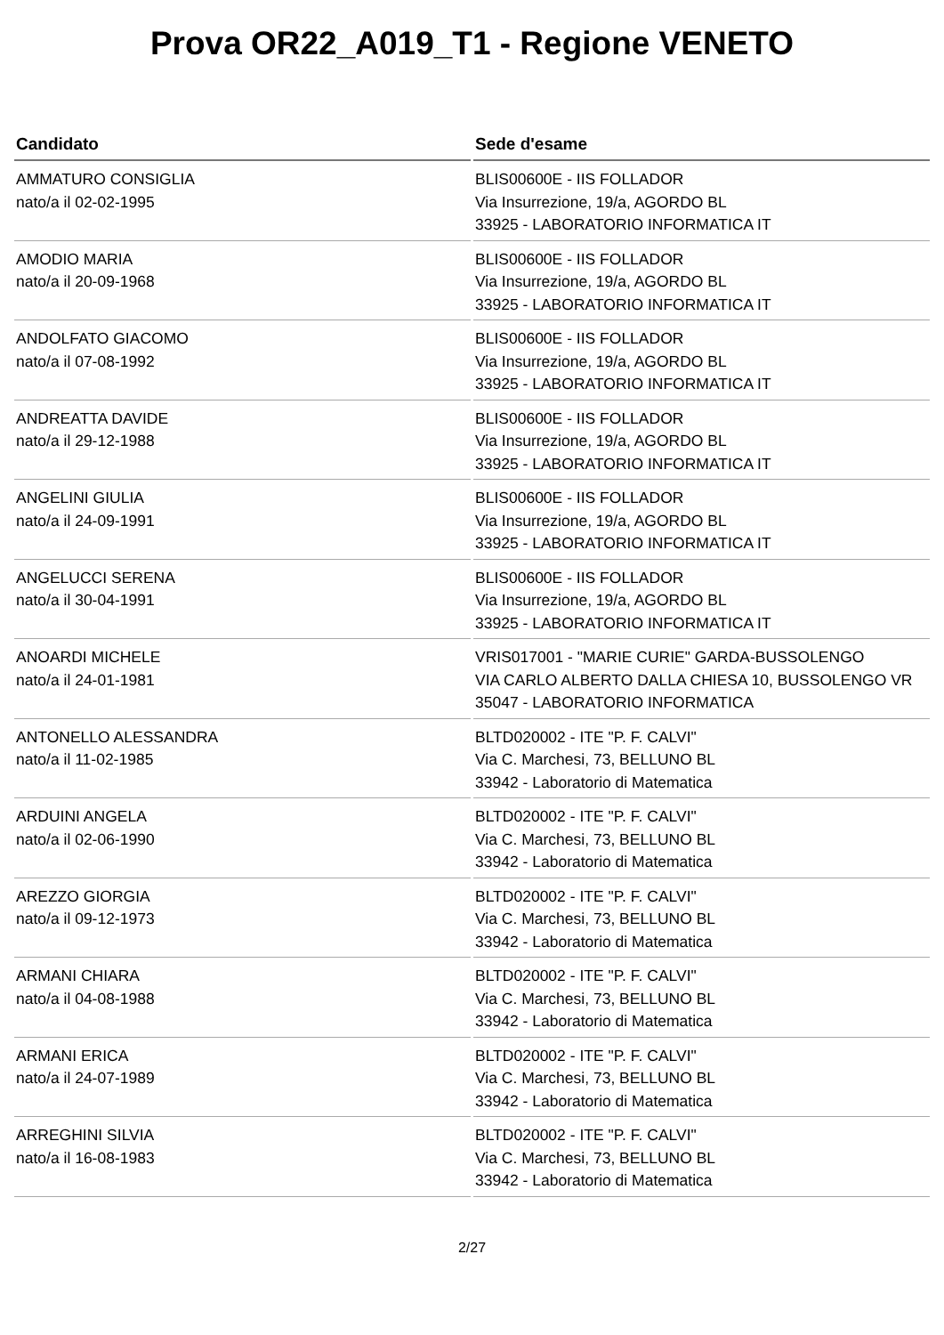Prova OR22_A019_T1 - Regione VENETO
| Candidato | Sede d'esame |
| --- | --- |
| AMMATURO CONSIGLIA nato/a il 02-02-1995 | BLIS00600E - IIS FOLLADOR Via Insurrezione, 19/a, AGORDO BL 33925 - LABORATORIO INFORMATICA IT |
| AMODIO MARIA nato/a il 20-09-1968 | BLIS00600E - IIS FOLLADOR Via Insurrezione, 19/a, AGORDO BL 33925 - LABORATORIO INFORMATICA IT |
| ANDOLFATO GIACOMO nato/a il 07-08-1992 | BLIS00600E - IIS FOLLADOR Via Insurrezione, 19/a, AGORDO BL 33925 - LABORATORIO INFORMATICA IT |
| ANDREATTA DAVIDE nato/a il 29-12-1988 | BLIS00600E - IIS FOLLADOR Via Insurrezione, 19/a, AGORDO BL 33925 - LABORATORIO INFORMATICA IT |
| ANGELINI GIULIA nato/a il 24-09-1991 | BLIS00600E - IIS FOLLADOR Via Insurrezione, 19/a, AGORDO BL 33925 - LABORATORIO INFORMATICA IT |
| ANGELUCCI SERENA nato/a il 30-04-1991 | BLIS00600E - IIS FOLLADOR Via Insurrezione, 19/a, AGORDO BL 33925 - LABORATORIO INFORMATICA IT |
| ANOARDI MICHELE nato/a il 24-01-1981 | VRIS017001 - "MARIE CURIE" GARDA-BUSSOLENGO VIA CARLO ALBERTO DALLA CHIESA 10, BUSSOLENGO VR 35047 - LABORATORIO INFORMATICA |
| ANTONELLO ALESSANDRA nato/a il 11-02-1985 | BLTD020002 - ITE "P. F. CALVI" Via C. Marchesi, 73, BELLUNO BL 33942 - Laboratorio di Matematica |
| ARDUINI ANGELA nato/a il 02-06-1990 | BLTD020002 - ITE "P. F. CALVI" Via C. Marchesi, 73, BELLUNO BL 33942 - Laboratorio di Matematica |
| AREZZO GIORGIA nato/a il 09-12-1973 | BLTD020002 - ITE "P. F. CALVI" Via C. Marchesi, 73, BELLUNO BL 33942 - Laboratorio di Matematica |
| ARMANI CHIARA nato/a il 04-08-1988 | BLTD020002 - ITE "P. F. CALVI" Via C. Marchesi, 73, BELLUNO BL 33942 - Laboratorio di Matematica |
| ARMANI ERICA nato/a il 24-07-1989 | BLTD020002 - ITE "P. F. CALVI" Via C. Marchesi, 73, BELLUNO BL 33942 - Laboratorio di Matematica |
| ARREGHINI SILVIA nato/a il 16-08-1983 | BLTD020002 - ITE "P. F. CALVI" Via C. Marchesi, 73, BELLUNO BL 33942 - Laboratorio di Matematica |
2/27